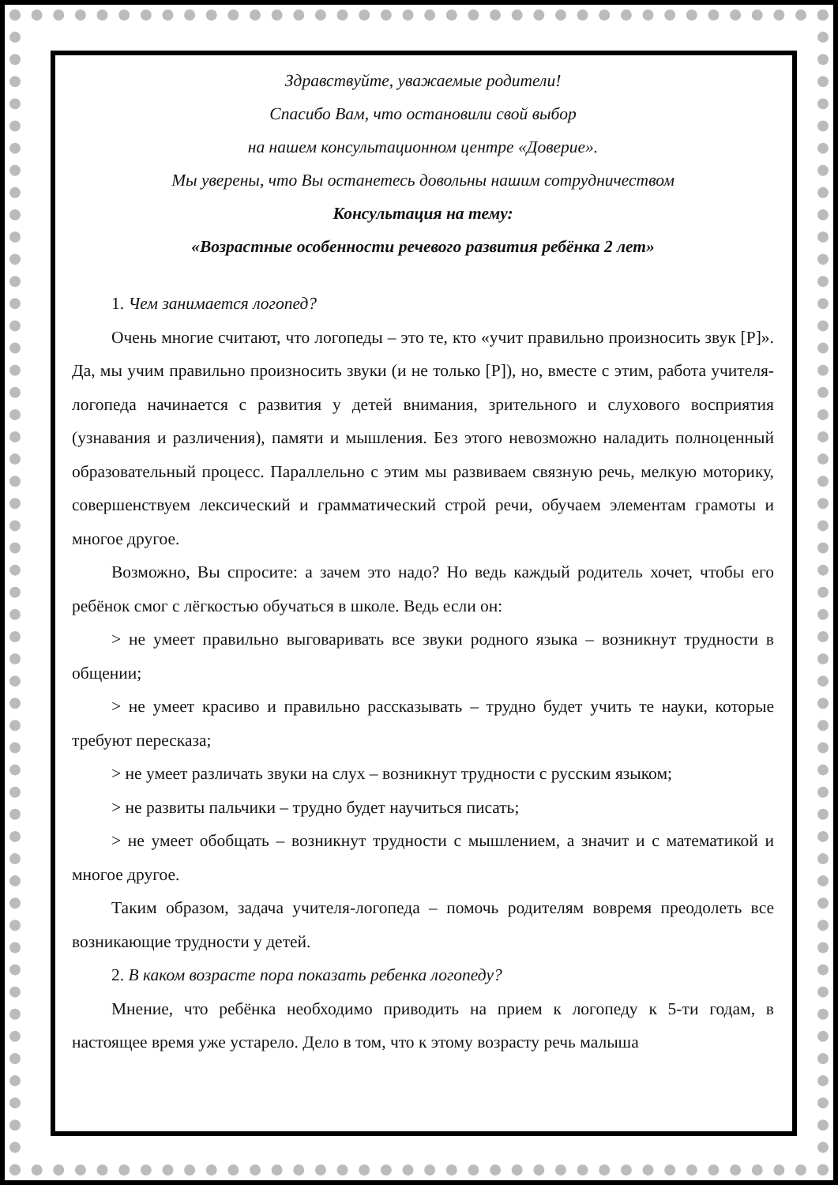Здравствуйте, уважаемые родители!
Спасибо Вам, что остановили свой выбор
на нашем консультационном центре «Доверие».
Мы уверены, что Вы останетесь довольны нашим сотрудничеством
Консультация на тему:
«Возрастные особенности речевого развития ребёнка 2 лет»
1. Чем занимается логопед?
Очень многие считают, что логопеды – это те, кто «учит правильно произносить звук [Р]». Да, мы учим правильно произносить звуки (и не только [Р]), но, вместе с этим, работа учителя-логопеда начинается с развития у детей внимания, зрительного и слухового восприятия (узнавания и различения), памяти и мышления. Без этого невозможно наладить полноценный образовательный процесс. Параллельно с этим мы развиваем связную речь, мелкую моторику, совершенствуем лексический и грамматический строй речи, обучаем элементам грамоты и многое другое.
Возможно, Вы спросите: а зачем это надо? Но ведь каждый родитель хочет, чтобы его ребёнок смог с лёгкостью обучаться в школе. Ведь если он:
> не умеет правильно выговаривать все звуки родного языка – возникнут трудности в общении;
> не умеет красиво и правильно рассказывать – трудно будет учить те науки, которые требуют пересказа;
> не умеет различать звуки на слух – возникнут трудности с русским языком;
> не развиты пальчики – трудно будет научиться писать;
> не умеет обобщать – возникнут трудности с мышлением, а значит и с математикой и многое другое.
Таким образом, задача учителя-логопеда – помочь родителям вовремя преодолеть все возникающие трудности у детей.
2. В каком возрасте пора показать ребенка логопеду?
Мнение, что ребёнка необходимо приводить на прием к логопеду к 5-ти годам, в настоящее время уже устарело. Дело в том, что к этому возрасту речь малыша